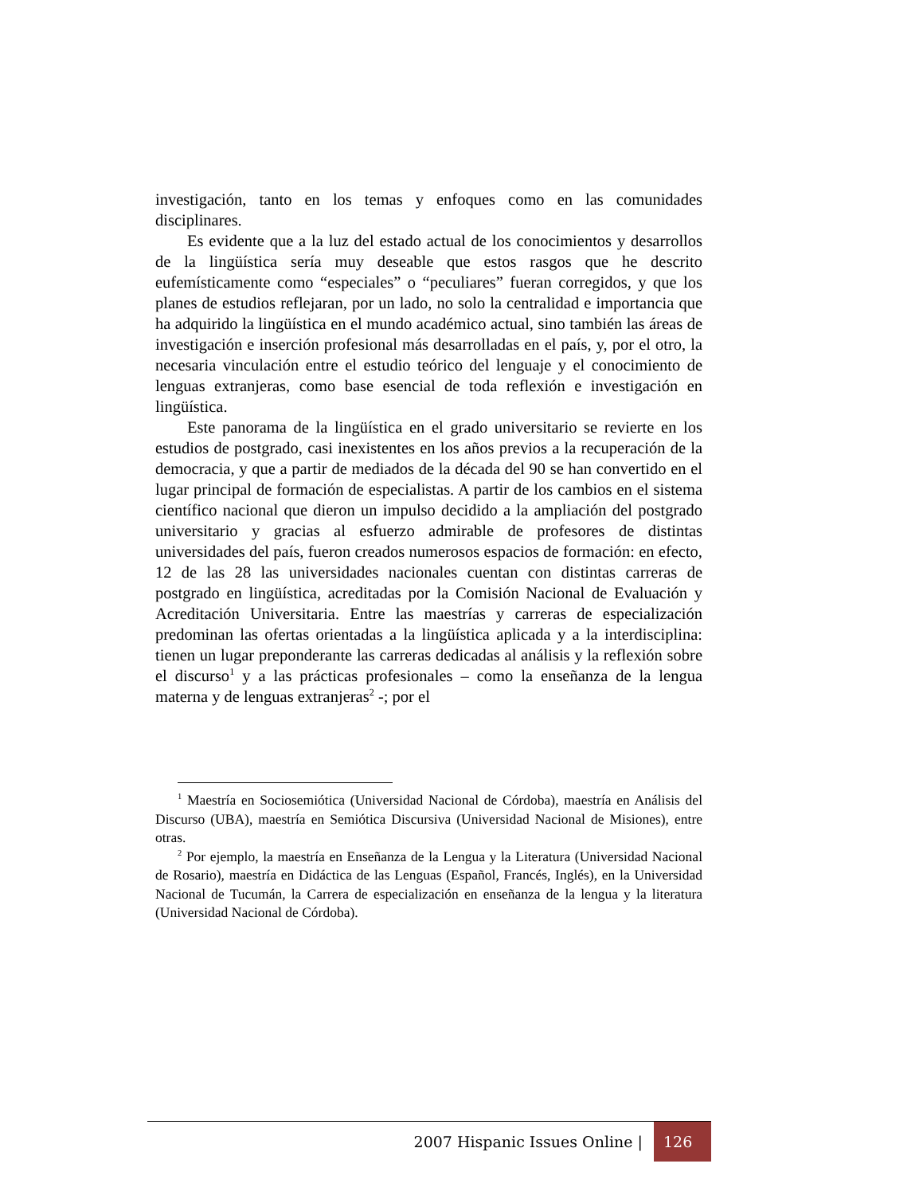investigación, tanto en los temas y enfoques como en las comunidades disciplinares.
Es evidente que a la luz del estado actual de los conocimientos y desarrollos de la lingüística sería muy deseable que estos rasgos que he descrito eufemísticamente como “especiales” o “peculiares” fueran corregidos, y que los planes de estudios reflejaran, por un lado, no solo la centralidad e importancia que ha adquirido la lingüística en el mundo académico actual, sino también las áreas de investigación e inserción profesional más desarrolladas en el país, y, por el otro, la necesaria vinculación entre el estudio teórico del lenguaje y el conocimiento de lenguas extranjeras, como base esencial de toda reflexión e investigación en lingüística.
Este panorama de la lingüística en el grado universitario se revierte en los estudios de postgrado, casi inexistentes en los años previos a la recuperación de la democracia, y que a partir de mediados de la década del 90 se han convertido en el lugar principal de formación de especialistas. A partir de los cambios en el sistema científico nacional que dieron un impulso decidido a la ampliación del postgrado universitario y gracias al esfuerzo admirable de profesores de distintas universidades del país, fueron creados numerosos espacios de formación: en efecto, 12 de las 28 las universidades nacionales cuentan con distintas carreras de postgrado en lingüística, acreditadas por la Comisión Nacional de Evaluación y Acreditación Universitaria. Entre las maestrías y carreras de especialización predominan las ofertas orientadas a la lingüística aplicada y a la interdisciplina: tienen un lugar preponderante las carreras dedicadas al análisis y la reflexión sobre el discurso<sup>1</sup> y a las prácticas profesionales – como la enseñanza de la lengua materna y de lenguas extranjeras<sup>2</sup> -; por el
<sup>1</sup> Maestría en Sociosemiótica (Universidad Nacional de Córdoba), maestría en Análisis del Discurso (UBA), maestría en Semiótica Discursiva (Universidad Nacional de Misiones), entre otras.
<sup>2</sup> Por ejemplo, la maestría en Enseñanza de la Lengua y la Literatura (Universidad Nacional de Rosario), maestría en Didáctica de las Lenguas (Español, Francés, Inglés), en la Universidad Nacional de Tucumán, la Carrera de especialización en enseñanza de la lengua y la literatura (Universidad Nacional de Córdoba).
2007 Hispanic Issues Online | 126